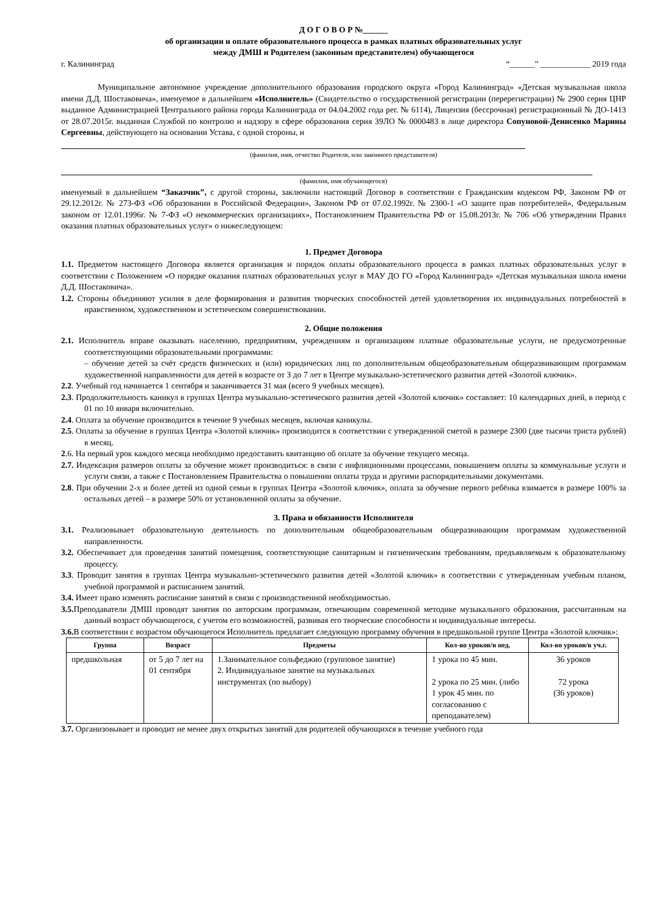Д О Г О В О Р №______
об организации и оплате образовательного процесса в рамках платных образовательных услуг
между ДМШ и Родителем (законным представителем) обучающегося
г. Калининград “______” ____________ 2019 года
Муниципальное автономное учреждение дополнительного образования городского округа «Город Калининград» «Детская музыкальная школа имени Д.Д. Шостаковича», именуемое в дальнейшем «Исполнитель» (Свидетельство о государственной регистрации (перерегистрации) № 2900 серия ЦНР выданное Администрацией Центрального района города Калининграда от 04.04.2002 года рег. № 6114), Лицензия (бессрочная) регистрационный № ДО-1413 от 28.07.2015г. выданная Службой по контролю и надзору в сфере образования серия 39ЛО № 0000483 в лице директора Сопуновой-Денисенко Марины Сергеевны, действующего на основании Устава, с одной стороны, и
(фамилия, имя, отчество Родителя, или законного представителя)
(фамилия, имя обучающегося)
именуемый в дальнейшем “Заказчик”, с другой стороны, заключили настоящий Договор в соответствии с Гражданским кодексом РФ, Законом РФ от 29.12.2012г. № 273-ФЗ «Об образовании в Российской Федерации», Законом РФ от 07.02.1992г. № 2300-1 «О защите прав потребителей», Федеральным законом от 12.01.1996г. № 7-ФЗ «О некоммерческих организациях», Постановлением Правительства РФ от 15.08.2013г. № 706 «Об утверждении Правил оказания платных образовательных услуг» о нижеследующем:
1. Предмет Договора
1.1. Предметом настоящего Договора является организация и порядок оплаты образовательного процесса в рамках платных образовательных услуг в соответствии с Положением «О порядке оказания платных образовательных услуг в МАУ ДО ГО «Город Калининград» «Детская музыкальная школа имени Д.Д. Шостаковича».
1.2. Стороны объединяют усилия в деле формирования и развития творческих способностей детей удовлетворения их индивидуальных потребностей в нравственном, художественном и эстетическом совершенствовании.
2. Общие положения
2.1. Исполнитель вправе оказывать населению, предприятиям, учреждениям и организациям платные образовательные услуги, не предусмотренные соответствующими образовательными программами:
– обучение детей за счёт средств физических и (или) юридических лиц по дополнительным общеобразовательным общеразвивающим программам художественной направленности для детей в возрасте от 3 до 7 лет в Центре музыкально-эстетического развития детей «Золотой ключик».
2.2. Учебный год начинается 1 сентября и заканчивается 31 мая (всего 9 учебных месяцев).
2.3. Продолжительность каникул в группах Центра музыкально-эстетического развития детей «Золотой ключик» составляет: 10 календарных дней, в период с 01 по 10 января включительно.
2.4. Оплата за обучение производится в течение 9 учебных месяцев, включая каникулы.
2.5. Оплаты за обучение в группах Центра «Золотой ключик» производится в соответствии с утвержденной сметой в размере 2300 (две тысячи триста рублей) в месяц.
2.6. На первый урок каждого месяца необходимо предоставить квитанцию об оплате за обучение текущего месяца.
2.7. Индексация размеров оплаты за обучение может производиться: в связи с инфляционными процессами, повышением оплаты за коммунальные услуги и услуги связи, а также с Постановлением Правительства о повышении оплаты труда и другими распорядительными документами.
2.8. При обучении 2-х и более детей из одной семьи в группах Центра «Золотой ключик», оплата за обучение первого ребёнка взимается в размере 100% за остальных детей – в размере 50% от установленной оплаты за обучение.
3. Права и обязанности Исполнителя
3.1. Реализовывает образовательную деятельность по дополнительным общеобразовательным общеразвивающим программам художественной направленности.
3.2. Обеспечивает для проведения занятий помещения, соответствующие санитарным и гигиеническим требованиям, предъявляемым к образовательному процессу.
3.3. Проводит занятия в группах Центра музыкально-эстетического развития детей «Золотой ключик» в соответствии с утвержденным учебным планом, учебной программой и расписанием занятий.
3.4. Имеет право изменять расписание занятий в связи с производственной необходимостью.
3.5. Преподаватели ДМШ проводят занятия по авторским программам, отвечающим современной методике музыкального образования, рассчитанным на данный возраст обучающегося, с учетом его возможностей, развивая его творческие способности и индивидуальные интересы.
3.6. В соответствии с возрастом обучающегося Исполнитель предлагает следующую программу обучения в предшкольной группе Центра «Золотой ключик»:
| Группа | Возраст | Предметы | Кол-во уроков/в нед. | Кол-во уроков/в уч.г. |
| --- | --- | --- | --- | --- |
| предшкольная | от 5 до 7 лет на 01 сентября | 1.Занимательное сольфеджио (групповое занятие) 2. Индивидуальное занятие на музыкальных инструментах (по выбору) | 1 урока по 45 мин. 2 урока по 25 мин. (либо 1 урок 45 мин. по согласованию с преподавателем) | 36 уроков 72 урока (36 уроков) |
3.7. Организовывает и проводит не менее двух открытых занятий для родителей обучающихся в течение учебного года